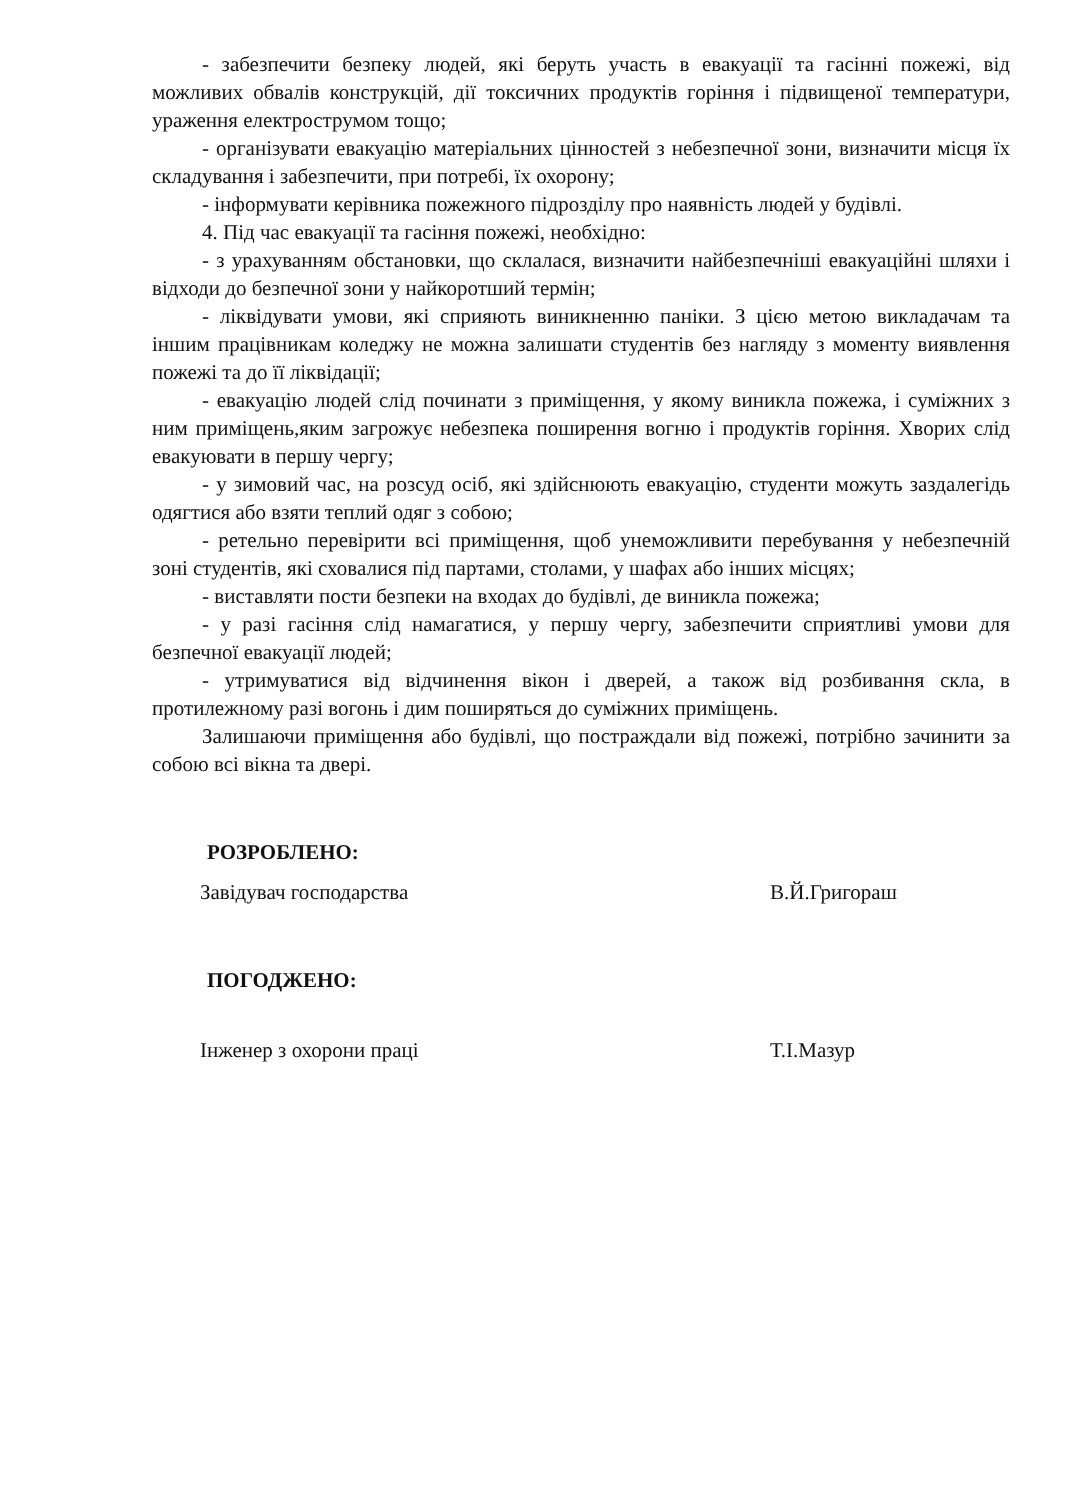- забезпечити безпеку людей, які беруть участь в евакуації та гасінні пожежі, від можливих обвалів конструкцій, дії токсичних продуктів горіння і підвищеної температури, ураження електрострумом тощо;
- організувати евакуацію матеріальних цінностей з небезпечної зони, визначити місця їх складування і забезпечити, при потребі, їх охорону;
- інформувати керівника пожежного підрозділу про наявність людей у будівлі.
4. Під час евакуації та гасіння пожежі, необхідно:
- з урахуванням обстановки, що склалася, визначити найбезпечніші евакуаційні шляхи і відходи до безпечної зони у найкоротший термін;
- ліквідувати умови, які сприяють виникненню паніки. З цією метою викладачам та іншим працівникам коледжу не можна залишати студентів без нагляду з моменту виявлення пожежі та до її ліквідації;
- евакуацію людей слід починати з приміщення, у якому виникла пожежа, і суміжних з ним приміщень,яким загрожує небезпека поширення вогню і продуктів горіння. Хворих слід евакуювати в першу чергу;
- у зимовий час, на розсуд осіб, які здійснюють евакуацію, студенти можуть заздалегідь одягтися або взяти теплий одяг з собою;
- ретельно перевірити всі приміщення, щоб унеможливити перебування у небезпечній зоні студентів, які сховалися під партами, столами, у шафах або інших місцях;
- виставляти пости безпеки на входах до будівлі, де виникла пожежа;
- у разі гасіння слід намагатися, у першу чергу, забезпечити сприятливі умови для безпечної евакуації людей;
- утримуватися від відчинення вікон і дверей, а також від розбивання скла, в протилежному разі вогонь і дим поширяться до суміжних приміщень.
Залишаючи приміщення або будівлі, що постраждали від пожежі, потрібно зачинити за собою всі вікна та двері.
РОЗРОБЛЕНО:
Завідувач господарства
В.Й.Григораш
ПОГОДЖЕНО:
Інженер з охорони праці
Т.І.Мазур